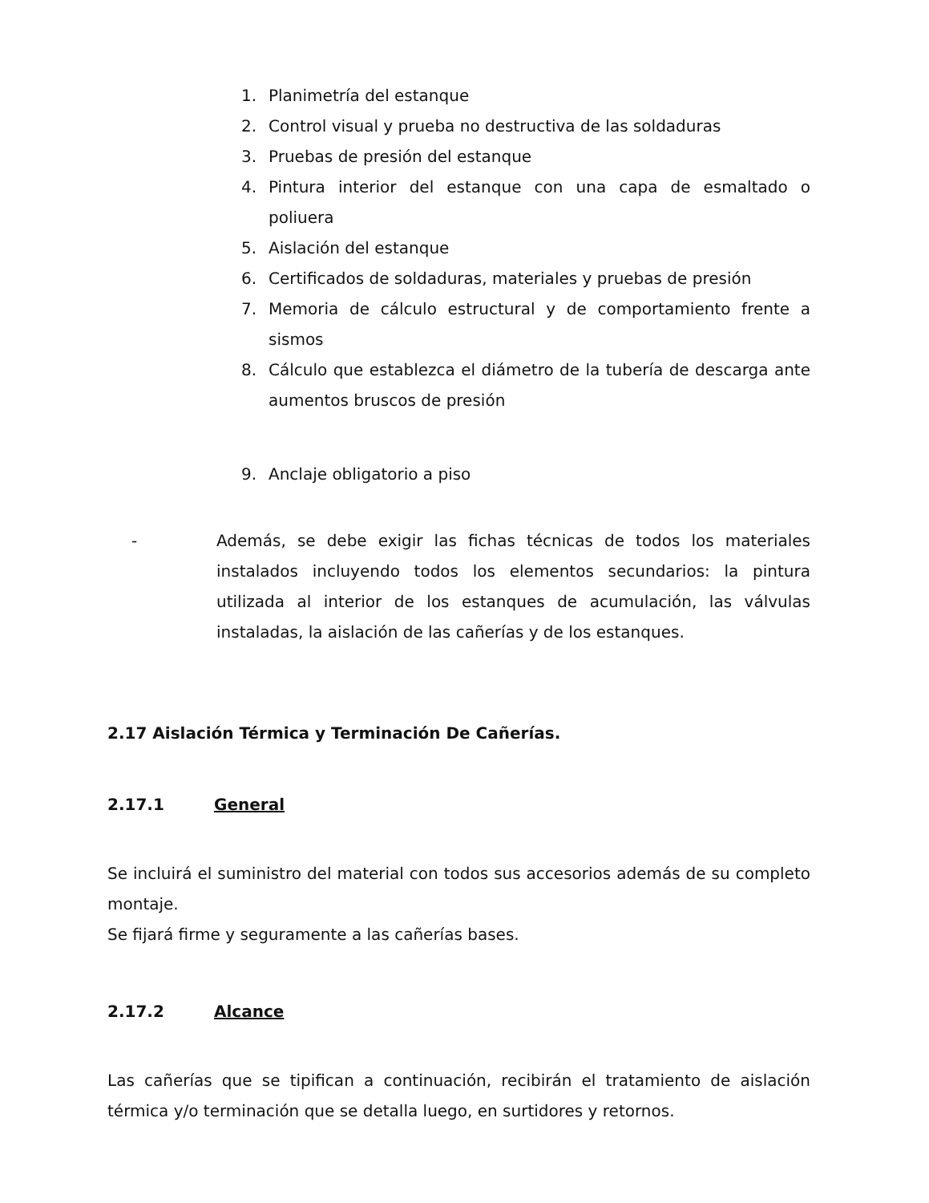1. Planimetría del estanque
2. Control visual y prueba no destructiva de las soldaduras
3. Pruebas de presión del estanque
4. Pintura interior del estanque con una capa de esmaltado o poliuera
5. Aislación del estanque
6. Certificados de soldaduras, materiales y pruebas de presión
7. Memoria de cálculo estructural y de comportamiento frente a sismos
8. Cálculo que establezca el diámetro de la tubería de descarga ante aumentos bruscos de presión
9. Anclaje obligatorio a piso
- Además, se debe exigir las fichas técnicas de todos los materiales instalados incluyendo todos los elementos secundarios: la pintura utilizada al interior de los estanques de acumulación, las válvulas instaladas, la aislación de las cañerías y de los estanques.
2.17 Aislación Térmica y Terminación De Cañerías.
2.17.1 General
Se incluirá el suministro del material con todos sus accesorios además de su completo montaje.
Se fijará firme y seguramente a las cañerías bases.
2.17.2 Alcance
Las cañerías que se tipifican a continuación, recibirán el tratamiento de aislación térmica y/o terminación que se detalla luego, en surtidores y retornos.